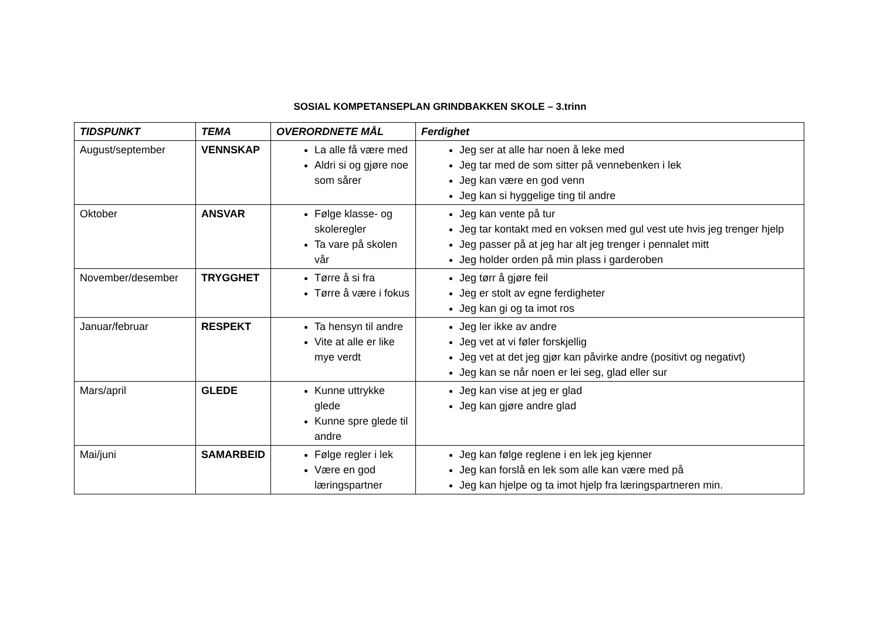SOSIAL KOMPETANSEPLAN GRINDBAKKEN SKOLE – 3.trinn
| TIDSPUNKT | TEMA | OVERORDNETE MÅL | Ferdighet |
| --- | --- | --- | --- |
| August/september | VENNSKAP | La alle få være med Aldri si og gjøre noe som sårer | Jeg ser at alle har noen å leke med Jeg tar med de som sitter på vennebenken i lek Jeg kan være en god venn Jeg kan si hyggelige ting til andre |
| Oktober | ANSVAR | Følge klasse- og skoleregler Ta vare på skolen vår | Jeg kan vente på tur Jeg tar kontakt med en voksen med gul vest ute hvis jeg trenger hjelp Jeg passer på at jeg har alt jeg trenger i pennalet mitt Jeg holder orden på min plass i garderoben |
| November/desember | TRYGGHET | Tørre å si fra Tørre å være i fokus | Jeg tørr å gjøre feil Jeg er stolt av egne ferdigheter Jeg kan gi og ta imot ros |
| Januar/februar | RESPEKT | Ta hensyn til andre Vite at alle er like mye verdt | Jeg ler ikke av andre Jeg vet at vi føler forskjellig Jeg vet at det jeg gjør kan påvirke andre (positivt og negativt) Jeg kan se når noen er lei seg, glad eller sur |
| Mars/april | GLEDE | Kunne uttrykke glede Kunne spre glede til andre | Jeg kan vise at jeg er glad Jeg kan gjøre andre glad |
| Mai/juni | SAMARBEID | Følge regler i lek Være en god læringspartner | Jeg kan følge reglene i en lek jeg kjenner Jeg kan forslå en lek som alle kan være med på Jeg kan hjelpe og ta imot hjelp fra læringspartneren min. |